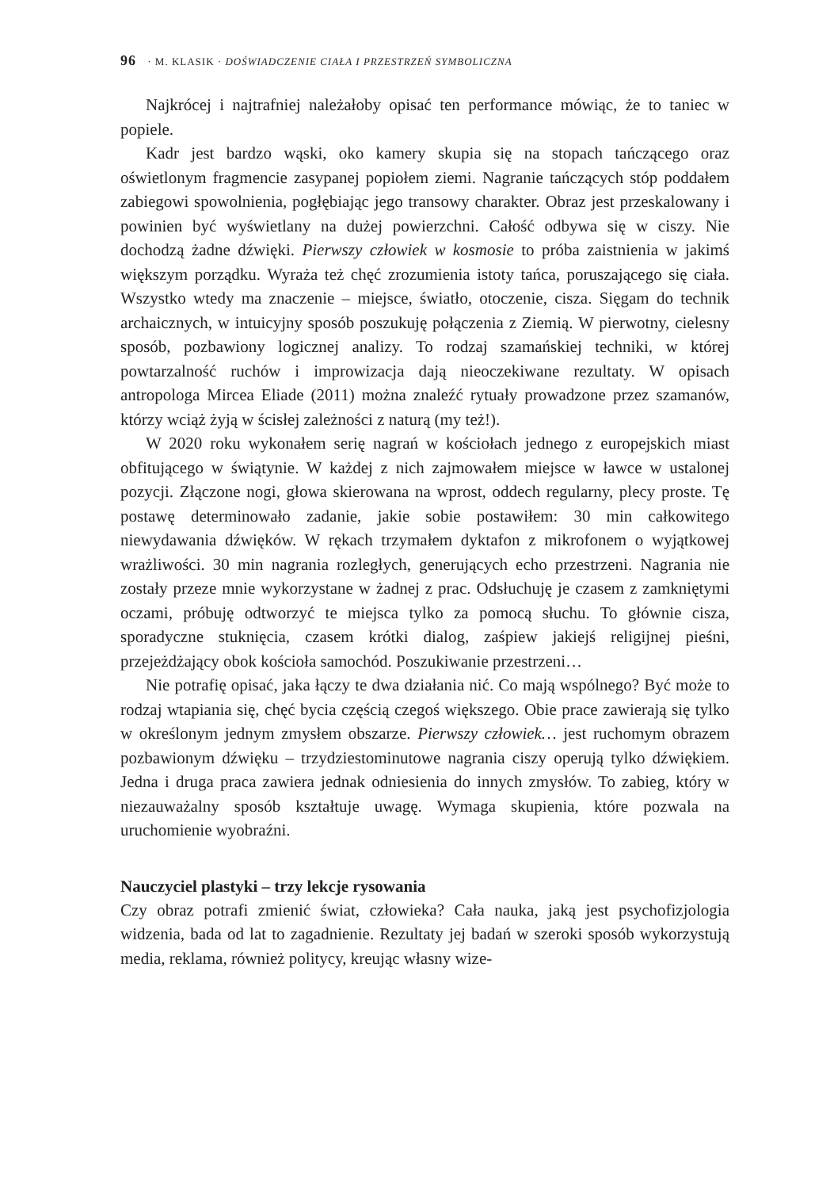96 · M. KLASIK · DOŚWIADCZENIE CIAŁA I PRZESTRZEŃ SYMBOLICZNA
Najkrócej i najtrafniej należałoby opisać ten performance mówiąc, że to taniec w popiele.
Kadr jest bardzo wąski, oko kamery skupia się na stopach tańczącego oraz oświetlonym fragmencie zasypanej popiołem ziemi. Nagranie tańczących stóp poddałem zabiegowi spowolnienia, pogłębiając jego transowy charakter. Obraz jest przeskalowany i powinien być wyświetlany na dużej powierzchni. Całość odbywa się w ciszy. Nie dochodzą żadne dźwięki. Pierwszy człowiek w kosmosie to próba zaistnienia w jakimś większym porządku. Wyraża też chęć zrozumienia istoty tańca, poruszającego się ciała. Wszystko wtedy ma znaczenie – miejsce, światło, otoczenie, cisza. Sięgam do technik archaicznych, w intuicyjny sposób poszukuję połączenia z Ziemią. W pierwotny, cielesny sposób, pozbawiony logicznej analizy. To rodzaj szamańskiej techniki, w której powtarzalność ruchów i improwizacja dają nieoczekiwane rezultaty. W opisach antropologa Mircea Eliade (2011) można znaleźć rytuały prowadzone przez szamanów, którzy wciąż żyją w ścisłej zależności z naturą (my też!).
W 2020 roku wykonałem serię nagrań w kościołach jednego z europejskich miast obfitującego w świątynie. W każdej z nich zajmowałem miejsce w ławce w ustalonej pozycji. Złączone nogi, głowa skierowana na wprost, oddech regularny, plecy proste. Tę postawę determinowało zadanie, jakie sobie postawiłem: 30 min całkowitego niewydawania dźwięków. W rękach trzymałem dyktafon z mikrofonem o wyjątkowej wrażliwości. 30 min nagrania rozległych, generujących echo przestrzeni. Nagrania nie zostały przeze mnie wykorzystane w żadnej z prac. Odsłuchuję je czasem z zamkniętymi oczami, próbuję odtworzyć te miejsca tylko za pomocą słuchu. To głównie cisza, sporadyczne stuknięcia, czasem krótki dialog, zaśpiew jakiejś religijnej pieśni, przejeżdżający obok kościoła samochód. Poszukiwanie przestrzeni…
Nie potrafię opisać, jaka łączy te dwa działania nić. Co mają wspólnego? Być może to rodzaj wtapiania się, chęć bycia częścią czegoś większego. Obie prace zawierają się tylko w określonym jednym zmysłem obszarze. Pierwszy człowiek… jest ruchomym obrazem pozbawionym dźwięku – trzydziestominutowe nagrania ciszy operują tylko dźwiękiem. Jedna i druga praca zawiera jednak odniesienia do innych zmysłów. To zabieg, który w niezauważalny sposób kształtuje uwagę. Wymaga skupienia, które pozwala na uruchomienie wyobraźni.
Nauczyciel plastyki – trzy lekcje rysowania
Czy obraz potrafi zmienić świat, człowieka? Cała nauka, jaką jest psychofizjologia widzenia, bada od lat to zagadnienie. Rezultaty jej badań w szeroki sposób wykorzystują media, reklama, również politycy, kreując własny wize-